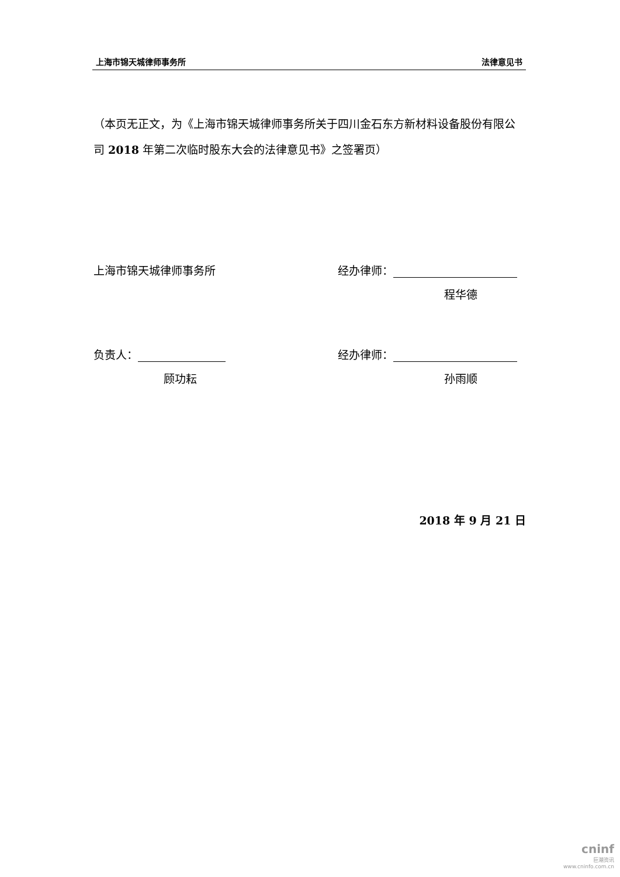上海市锦天城律师事务所 法律意见书
（本页无正文，为《上海市锦天城律师事务所关于四川金石东方新材料设备股份有限公司 2018 年第二次临时股东大会的法律意见书》之签署页）
上海市锦天城律师事务所 经办律师：
程华德
负责人： 经办律师：
顾功耘 孙雨顺
2018 年 9 月 21 日
cninf
巨潮资讯
www.cninfo.com.cn